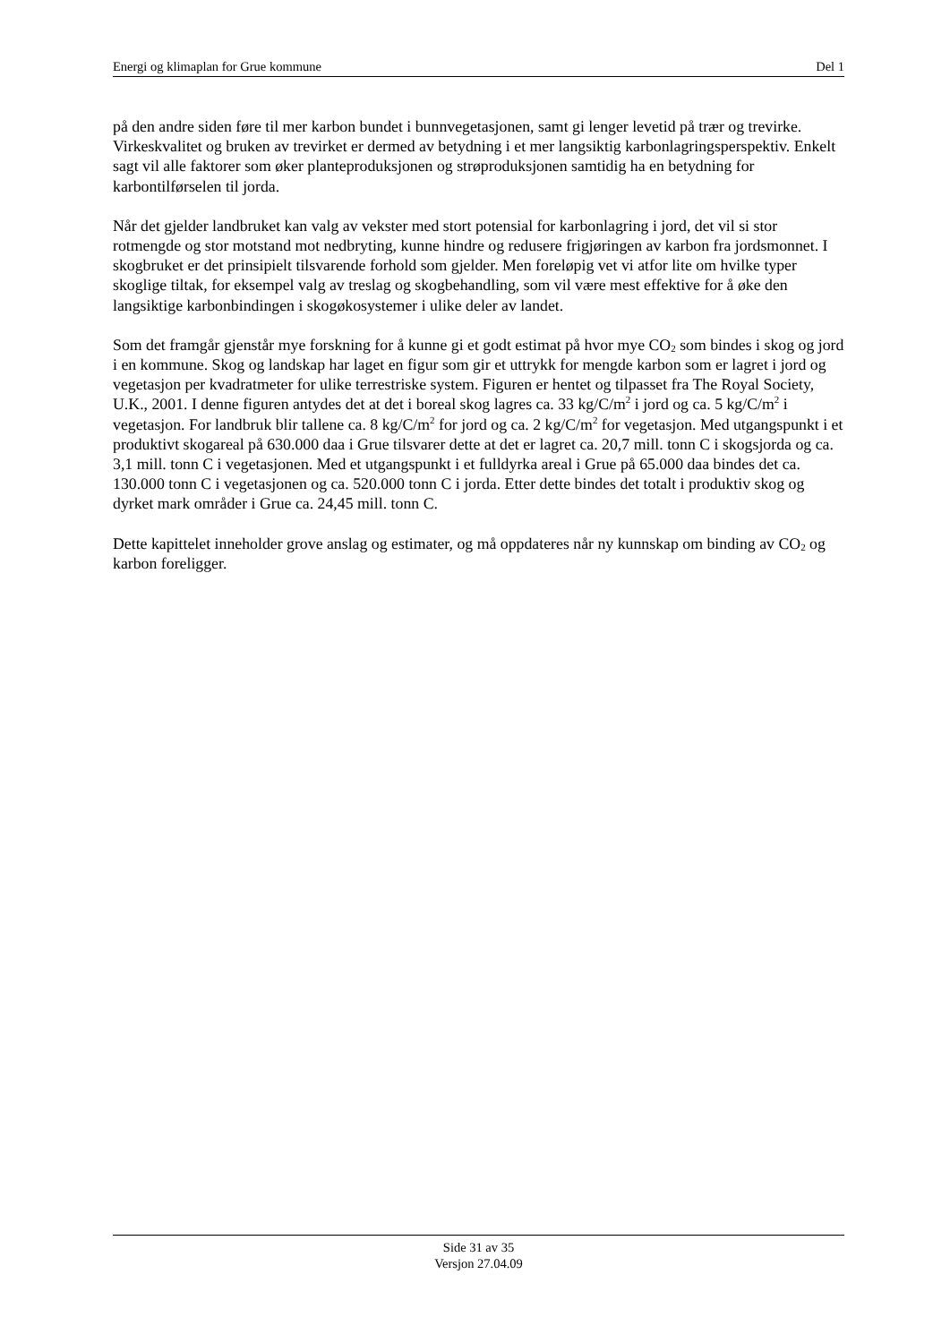Energi og klimaplan for Grue kommune Del 1
på den andre siden føre til mer karbon bundet i bunnvegetasjonen, samt gi lenger levetid på trær og trevirke. Virkeskvalitet og bruken av trevirket er dermed av betydning i et mer langsiktig karbonlagringsperspektiv. Enkelt sagt vil alle faktorer som øker planteproduksjonen og strøproduksjonen samtidig ha en betydning for karbontilførselen til jorda.
Når det gjelder landbruket kan valg av vekster med stort potensial for karbonlagring i jord, det vil si stor rotmengde og stor motstand mot nedbryting, kunne hindre og redusere frigjøringen av karbon fra jordsmonnet. I skogbruket er det prinsipielt tilsvarende forhold som gjelder. Men foreløpig vet vi atfor lite om hvilke typer skoglige tiltak, for eksempel valg av treslag og skogbehandling, som vil være mest effektive for å øke den langsiktige karbonbindingen i skogøkosystemer i ulike deler av landet.
Som det framgår gjenstår mye forskning for å kunne gi et godt estimat på hvor mye CO<sub>2</sub> som bindes i skog og jord i en kommune. Skog og landskap har laget en figur som gir et uttrykk for mengde karbon som er lagret i jord og vegetasjon per kvadratmeter for ulike terrestriske system. Figuren er hentet og tilpasset fra The Royal Society, U.K., 2001. I denne figuren antydes det at det i boreal skog lagres ca. 33 kg/C/m<sup>2</sup> i jord og ca. 5 kg/C/m<sup>2</sup> i vegetasjon. For landbruk blir tallene ca. 8 kg/C/m<sup>2</sup> for jord og ca. 2 kg/C/m<sup>2</sup> for vegetasjon. Med utgangspunkt i et produktivt skogareal på 630.000 daa i Grue tilsvarer dette at det er lagret ca. 20,7 mill. tonn C i skogsjorda og ca. 3,1 mill. tonn C i vegetasjonen. Med et utgangspunkt i et fulldyrka areal i Grue på 65.000 daa bindes det ca. 130.000 tonn C i vegetasjonen og ca. 520.000 tonn C i jorda. Etter dette bindes det totalt i produktiv skog og dyrket mark områder i Grue ca. 24,45 mill. tonn C.
Dette kapittelet inneholder grove anslag og estimater, og må oppdateres når ny kunnskap om binding av CO<sub>2</sub> og karbon foreligger.
Side 31 av 35
Versjon 27.04.09